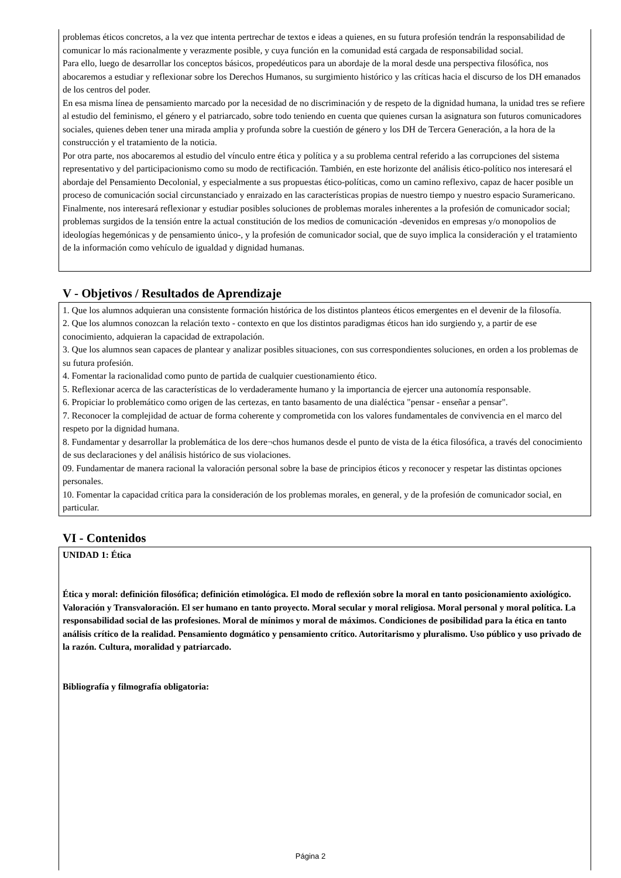problemas éticos concretos, a la vez que intenta pertrechar de textos e ideas a quienes, en su futura profesión tendrán la responsabilidad de comunicar lo más racionalmente y verazmente posible, y cuya función en la comunidad está cargada de responsabilidad social.
Para ello, luego de desarrollar los conceptos básicos, propedéuticos para un abordaje de la moral desde una perspectiva filosófica, nos abocaremos a estudiar y reflexionar sobre los Derechos Humanos, su surgimiento histórico y las críticas hacia el discurso de los DH emanados de los centros del poder.
En esa misma línea de pensamiento marcado por la necesidad de no discriminación y de respeto de la dignidad humana, la unidad tres se refiere al estudio del feminismo, el género y el patriarcado, sobre todo teniendo en cuenta que quienes cursan la asignatura son futuros comunicadores sociales, quienes deben tener una mirada amplia y profunda sobre la cuestión de género y los DH de Tercera Generación, a la hora de la construcción y el tratamiento de la noticia.
Por otra parte, nos abocaremos al estudio del vínculo entre ética y política y a su problema central referido a las corrupciones del sistema representativo y del participacionismo como su modo de rectificación. También, en este horizonte del análisis ético-político nos interesará el abordaje del Pensamiento Decolonial, y especialmente a sus propuestas ético-políticas, como un camino reflexivo, capaz de hacer posible un proceso de comunicación social circunstanciado y enraizado en las características propias de nuestro tiempo y nuestro espacio Suramericano.
Finalmente, nos interesará reflexionar y estudiar posibles soluciones de problemas morales inherentes a la profesión de comunicador social; problemas surgidos de la tensión entre la actual constitución de los medios de comunicación -devenidos en empresas y/o monopolios de ideologías hegemónicas y de pensamiento único-, y la profesión de comunicador social, que de suyo implica la consideración y el tratamiento de la información como vehículo de igualdad y dignidad humanas.
V - Objetivos / Resultados de Aprendizaje
1. Que los alumnos adquieran una consistente formación histórica de los distintos planteos éticos emergentes en el devenir de la filosofía.
2. Que los alumnos conozcan la relación texto - contexto en que los distintos paradigmas éticos han ido surgiendo y, a partir de ese conocimiento, adquieran la capacidad de extrapolación.
3. Que los alumnos sean capaces de plantear y analizar posibles situaciones, con sus correspondientes soluciones, en orden a los problemas de su futura profesión.
4. Fomentar la racionalidad como punto de partida de cualquier cuestionamiento ético.
5. Reflexionar acerca de las características de lo verdaderamente humano y la importancia de ejercer una autonomía responsable.
6. Propiciar lo problemático como origen de las certezas, en tanto basamento de una dialéctica "pensar - enseñar a pensar".
7. Reconocer la complejidad de actuar de forma coherente y comprometida con los valores fundamentales de convivencia en el marco del respeto por la dignidad humana.
8. Fundamentar y desarrollar la problemática de los dere¬chos humanos desde el punto de vista de la ética filosófica, a través del conocimiento de sus declaraciones y del análisis histórico de sus violaciones.
09. Fundamentar de manera racional la valoración personal sobre la base de principios éticos y reconocer y respetar las distintas opciones personales.
10. Fomentar la capacidad crítica para la consideración de los problemas morales, en general, y de la profesión de comunicador social, en particular.
VI - Contenidos
UNIDAD 1: Ética
Ética y moral: definición filosófica; definición etimológica. El modo de reflexión sobre la moral en tanto posicionamiento axiológico. Valoración y Transvaloración. El ser humano en tanto proyecto. Moral secular y moral religiosa. Moral personal y moral política. La responsabilidad social de las profesiones. Moral de mínimos y moral de máximos. Condiciones de posibilidad para la ética en tanto análisis crítico de la realidad. Pensamiento dogmático y pensamiento crítico. Autoritarismo y pluralismo. Uso público y uso privado de la razón. Cultura, moralidad y patriarcado.
Bibliografía y filmografía obligatoria:
Página 2